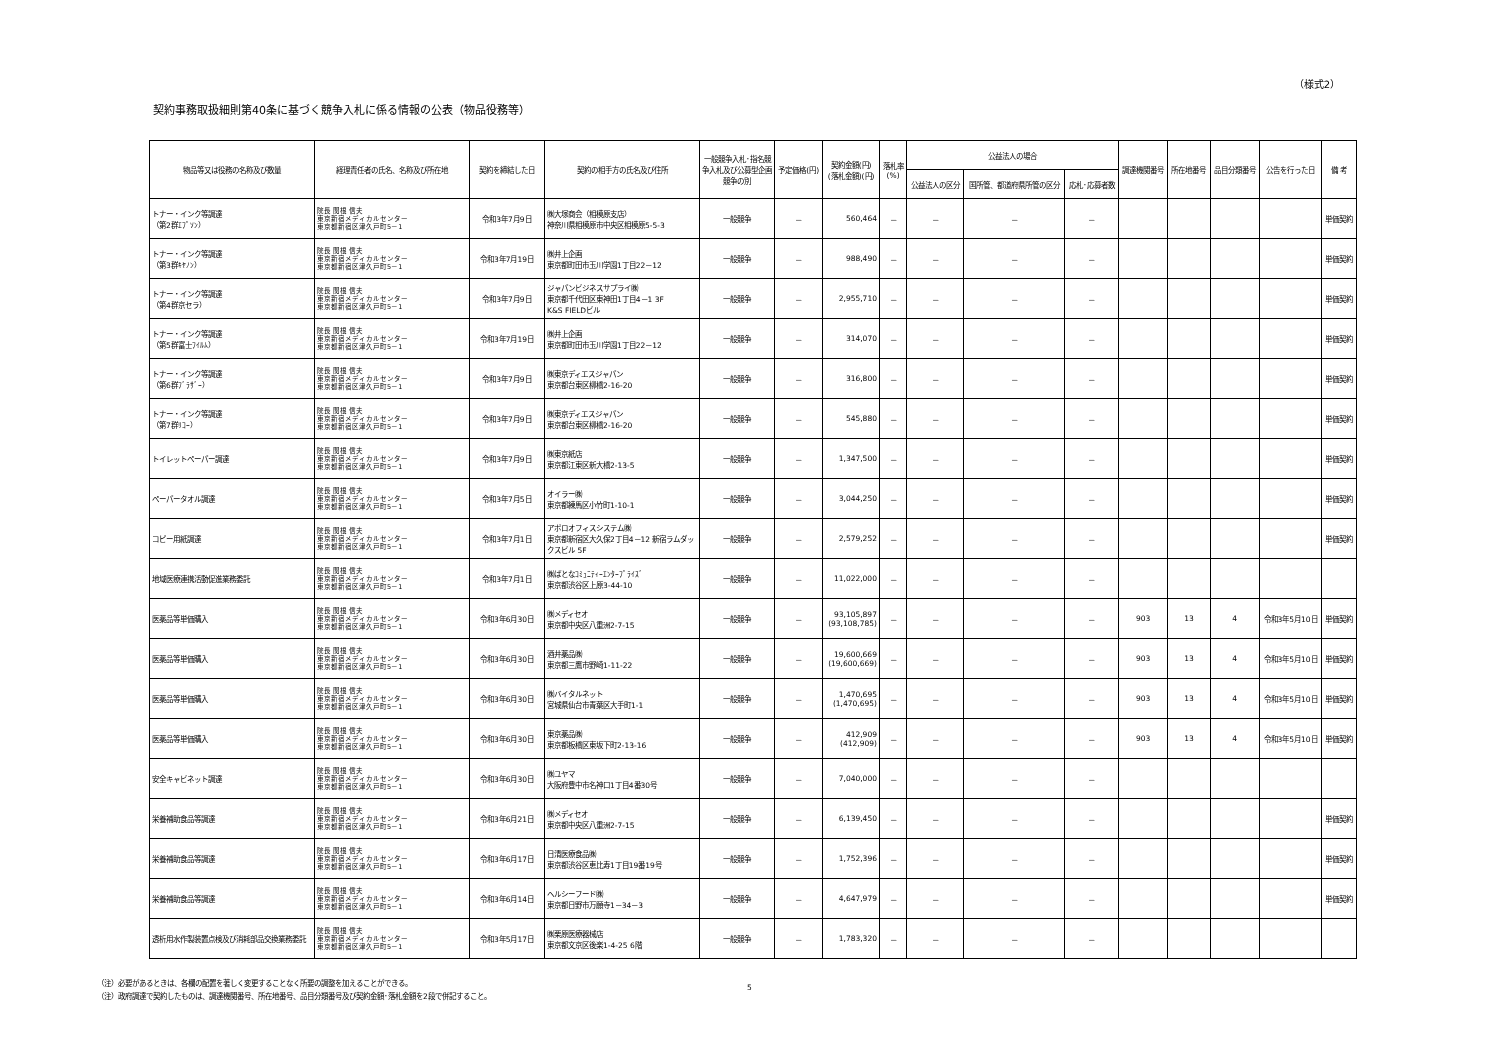（様式2）
契約事務取扱細則第40条に基づく競争入札に係る情報の公表（物品役務等）
| 物品等又は役務の名称及び数量 | 経理責任者の氏名、名称及び所在地 | 契約を締結した日 | 契約の相手方の氏名及び住所 | 一般競争入札･指名競争入札及び公募型企画競争の別 | 予定価格(円) | 契約金額(円) (落札金額)(円) | 落札率 (%) | 公益法人の場合 | | | 調達機関番号 | 所在地番号 | 品目分類番号 | 公告を行った日 | 備 考 |
| --- | --- | --- | --- | --- | --- | --- | --- | --- | --- | --- | --- | --- | --- | --- | --- |
| | | | | | | | | 公益法人の区分 | 国所管、都道府県所管の区分 | 応札･応募者数 | | | | | |
| トナー・インク等調達 （第2群ｴﾌﾟｿﾝ） | 院長 関根 信夫 東京新宿メディカルセンター 東京都新宿区津久戸町5－1 | 令和3年7月9日 | ㈱大塚商会（相模原支店） 神奈川県相模原市中央区相模原5-5-3 | 一般競争 | － | 560,464 | － | － | － | － | | | | | 単価契約 |
| トナー・インク等調達 （第3群ｷﾔﾉﾝ） | 院長 関根 信夫 東京新宿メディカルセンター 東京都新宿区津久戸町5－1 | 令和3年7月19日 | ㈱井上企画 東京都町田市玉川学園1丁目22－12 | 一般競争 | － | 988,490 | － | － | － | － | | | | | 単価契約 |
| トナー・インク等調達 （第4群京セラ） | 院長 関根 信夫 東京新宿メディカルセンター 東京都新宿区津久戸町5－1 | 令和3年7月9日 | ジャパンビジネスサプライ㈱ 東京都千代田区東神田1丁目4－1 3F K&S FIELDビル | 一般競争 | － | 2,955,710 | － | － | － | － | | | | | 単価契約 |
| トナー・インク等調達 （第5群富士ﾌｲﾙﾑ） | 院長 関根 信夫 東京新宿メディカルセンター 東京都新宿区津久戸町5－1 | 令和3年7月19日 | ㈱井上企画 東京都町田市玉川学園1丁目22－12 | 一般競争 | － | 314,070 | － | － | － | － | | | | | 単価契約 |
| トナー・インク等調達 （第6群ﾌﾞﾗｻﾞｰ） | 院長 関根 信夫 東京新宿メディカルセンター 東京都新宿区津久戸町5－1 | 令和3年7月9日 | ㈱東京ディエスジャパン 東京都台東区柳橋2-16-20 | 一般競争 | － | 316,800 | － | － | － | － | | | | | 単価契約 |
| トナー・インク等調達 （第7群ﾘｺｰ） | 院長 関根 信夫 東京新宿メディカルセンター 東京都新宿区津久戸町5－1 | 令和3年7月9日 | ㈱東京ディエスジャパン 東京都台東区柳橋2-16-20 | 一般競争 | － | 545,880 | － | － | － | － | | | | | 単価契約 |
| トイレットペーパー調達 | 院長 関根 信夫 東京新宿メディカルセンター 東京都新宿区津久戸町5－1 | 令和3年7月9日 | ㈱東京紙店 東京都江東区新大橋2-13-5 | 一般競争 | － | 1,347,500 | － | － | － | － | | | | | 単価契約 |
| ペーパータオル調達 | 院長 関根 信夫 東京新宿メディカルセンター 東京都新宿区津久戸町5－1 | 令和3年7月5日 | オイラー㈱ 東京都練馬区小竹町1-10-1 | 一般競争 | － | 3,044,250 | － | － | － | － | | | | | 単価契約 |
| コピー用紙調達 | 院長 関根 信夫 東京新宿メディカルセンター 東京都新宿区津久戸町5－1 | 令和3年7月1日 | アポロオフィスシステム㈱ 東京都新宿区大久保2丁目4－12 新宿ラムダックスビル 5F | 一般競争 | － | 2,579,252 | － | － | － | － | | | | | 単価契約 |
| 地域医療連携活動促進業務委託 | 院長 関根 信夫 東京新宿メディカルセンター 東京都新宿区津久戸町5－1 | 令和3年7月1日 | ㈱ぱとなｺﾐｭﾆﾃｨｰｴﾝﾀｰﾌﾟﾗｲｽﾞ 東京都渋谷区上原3-44-10 | 一般競争 | － | 11,022,000 | － | － | － | － | | | | | |
| 医薬品等単価購入 | 院長 関根 信夫 東京新宿メディカルセンター 東京都新宿区津久戸町5－1 | 令和3年6月30日 | ㈱メディセオ 東京都中央区八重洲2-7-15 | 一般競争 | － | 93,105,897 (93,108,785) | － | － | － | － | 903 | 13 | 4 | 令和3年5月10日 | 単価契約 |
| 医薬品等単価購入 | 院長 関根 信夫 東京新宿メディカルセンター 東京都新宿区津久戸町5－1 | 令和3年6月30日 | 酒井薬品㈱ 東京都三鷹市野崎1-11-22 | 一般競争 | － | 19,600,669 (19,600,669) | － | － | － | － | 903 | 13 | 4 | 令和3年5月10日 | 単価契約 |
| 医薬品等単価購入 | 院長 関根 信夫 東京新宿メディカルセンター 東京都新宿区津久戸町5－1 | 令和3年6月30日 | ㈱バイタルネット 宮城県仙台市青葉区大手町1-1 | 一般競争 | － | 1,470,695 (1,470,695) | － | － | － | － | 903 | 13 | 4 | 令和3年5月10日 | 単価契約 |
| 医薬品等単価購入 | 院長 関根 信夫 東京新宿メディカルセンター 東京都新宿区津久戸町5－1 | 令和3年6月30日 | 東京薬品㈱ 東京都板橋区東坂下町2-13-16 | 一般競争 | － | 412,909 (412,909) | － | － | － | － | 903 | 13 | 4 | 令和3年5月10日 | 単価契約 |
| 安全キャビネット調達 | 院長 関根 信夫 東京新宿メディカルセンター 東京都新宿区津久戸町5－1 | 令和3年6月30日 | ㈱ユヤマ 大阪府豊中市名神口1丁目4番30号 | 一般競争 | － | 7,040,000 | － | － | － | － | | | | | |
| 栄養補助食品等調達 | 院長 関根 信夫 東京新宿メディカルセンター 東京都新宿区津久戸町5－1 | 令和3年6月21日 | ㈱メディセオ 東京都中央区八重洲2-7-15 | 一般競争 | － | 6,139,450 | － | － | － | － | | | | | 単価契約 |
| 栄養補助食品等調達 | 院長 関根 信夫 東京新宿メディカルセンター 東京都新宿区津久戸町5－1 | 令和3年6月17日 | 日清医療食品㈱ 東京都渋谷区恵比寿1丁目19番19号 | 一般競争 | － | 1,752,396 | － | － | － | － | | | | | 単価契約 |
| 栄養補助食品等調達 | 院長 関根 信夫 東京新宿メディカルセンター 東京都新宿区津久戸町5－1 | 令和3年6月14日 | ヘルシーフード㈱ 東京都日野市万願寺1－34－3 | 一般競争 | － | 4,647,979 | － | － | － | － | | | | | 単価契約 |
| 透析用水作製装置点検及び消耗部品交換業務委託 | 院長 関根 信夫 東京新宿メディカルセンター 東京都新宿区津久戸町5－1 | 令和3年5月17日 | ㈱栗原医療器械店 東京都文京区後楽1-4-25 6階 | 一般競争 | － | 1,783,320 | － | － | － | － | | | | | |
（注）必要があるときは、各欄の配置を著しく変更することなく所要の調整を加えることができる。
（注）政府調達で契約したものは、調達機関番号、所在地番号、品目分類番号及び契約金額･落札金額を2段で併記すること。
5